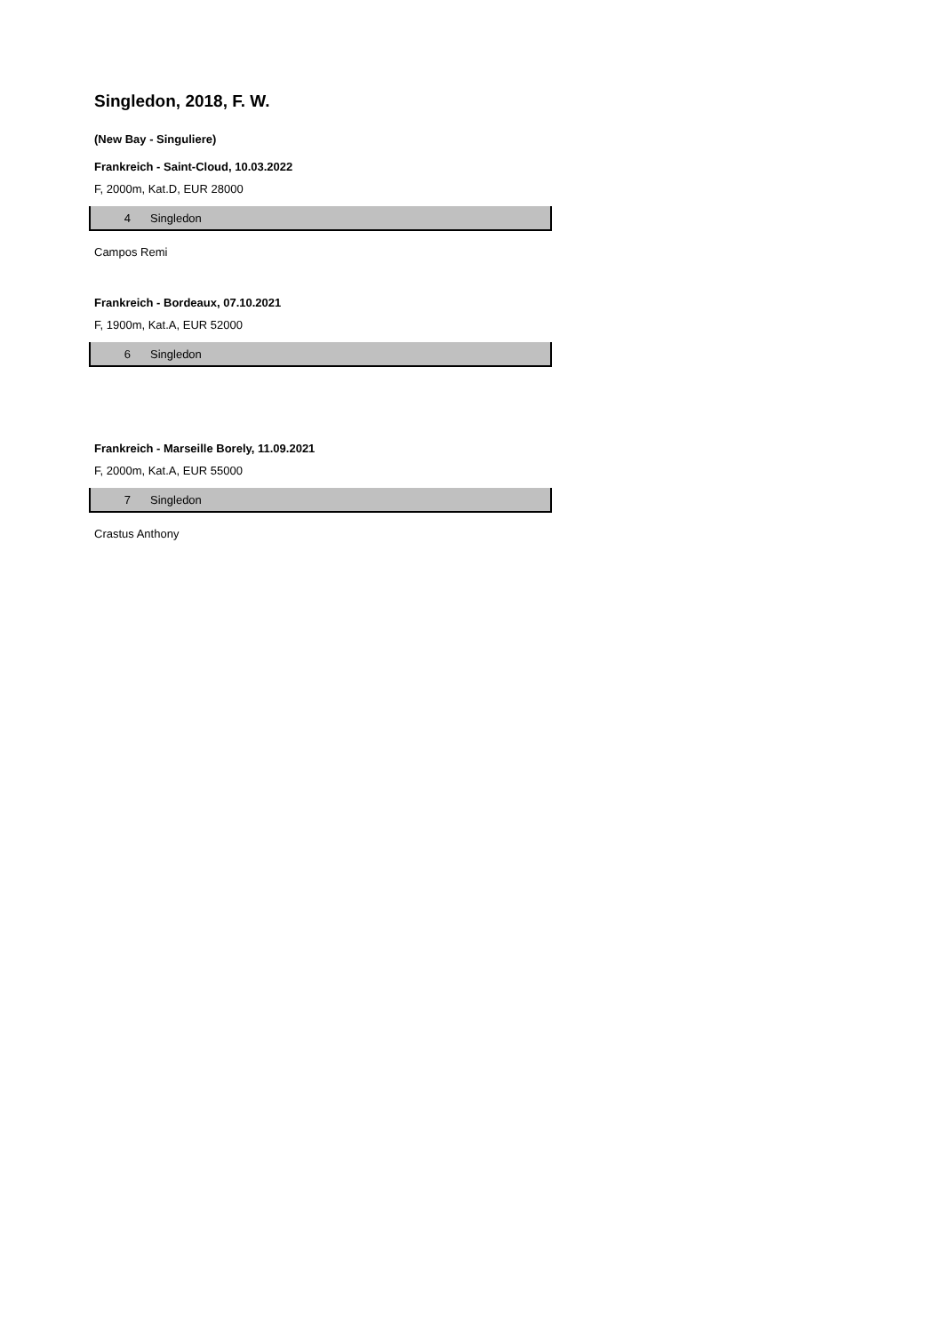Singledon, 2018, F. W.
(New Bay - Singuliere)
Frankreich - Saint-Cloud, 10.03.2022
F, 2000m, Kat.D, EUR 28000
| 4 | Singledon |
Campos Remi
Frankreich - Bordeaux, 07.10.2021
F, 1900m, Kat.A, EUR 52000
| 6 | Singledon |
Frankreich - Marseille Borely, 11.09.2021
F, 2000m, Kat.A, EUR 55000
| 7 | Singledon |
Crastus Anthony